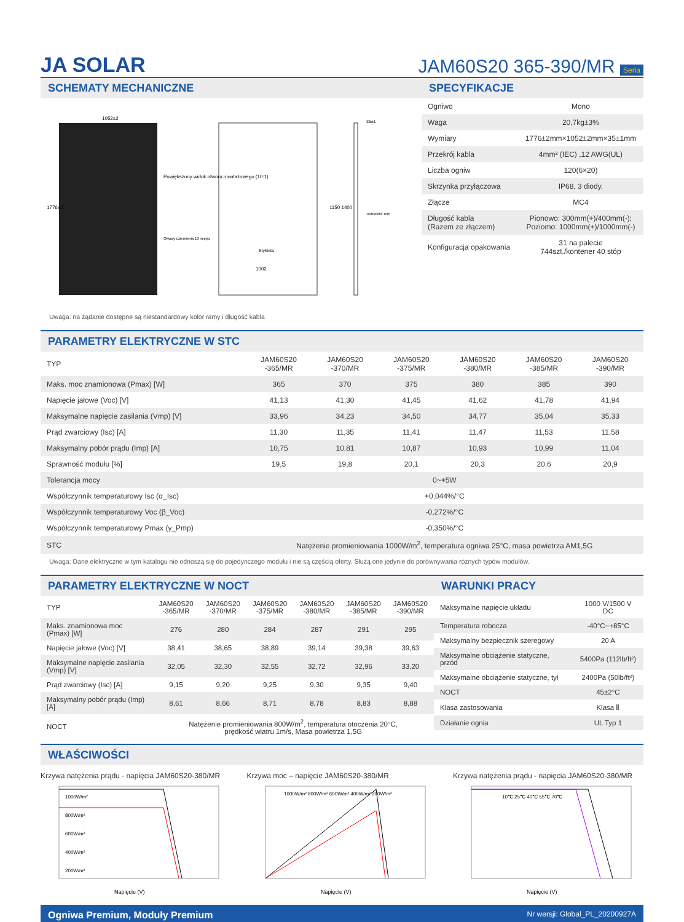JA SOLAR
JAM60S20 365-390/MR Seria
SCHEMATY MECHANICZNE
1052±2
1002
Etykieta
Powiększony widok otworu montażowego (10:1)
Otwory uziemienia 10 miejsc
Jednostki: mm
35±1
1776±2
1150 1400
Uwaga: na żądanie dostępne są niestandardowy kolor ramy i długość kabla
SPECYFIKACJE
| Ogniwo | Mono |
| Waga | 20,7kg±3% |
| Wymiary | 1776±2mm×1052±2mm×35±1mm |
| Przekrój kabla | 4mm² (IEC) ,12 AWG(UL) |
| Liczba ogniw | 120(6×20) |
| Skrzynka przyłączowa | IP68, 3 diody. |
| Złącze | MC4 |
| Długość kabla (Razem ze złączem) | Pionowo: 300mm(+)/400mm(-); Poziomo: 1000mm(+)/1000mm(-) |
| Konfiguracja opakowania | 31 na palecie 744szt./kontener 40 stóp |
PARAMETRY ELEKTRYCZNE W STC
| TYP | JAM60S20 -365/MR | JAM60S20 -370/MR | JAM60S20 -375/MR | JAM60S20 -380/MR | JAM60S20 -385/MR | JAM60S20 -390/MR |
| --- | --- | --- | --- | --- | --- | --- |
| Maks. moc znamionowa (Pmax) [W] | 365 | 370 | 375 | 380 | 385 | 390 |
| Napięcie jałowe (Voc) [V] | 41,13 | 41,30 | 41,45 | 41,62 | 41,78 | 41,94 |
| Maksymalne napięcie zasilania (Vmp) [V] | 33,96 | 34,23 | 34,50 | 34,77 | 35,04 | 35,33 |
| Prąd zwarciowy (Isc) [A] | 11,30 | 11,35 | 11,41 | 11,47 | 11,53 | 11,58 |
| Maksymalny pobór prądu (Imp) [A] | 10,75 | 10,81 | 10,87 | 10,93 | 10,99 | 11,04 |
| Sprawność modułu [%] | 19,5 | 19,8 | 20,1 | 20,3 | 20,6 | 20,9 |
| Tolerancja mocy | 0~+5W | | | | | |
| Współczynnik temperaturowy Isc (α_Isc) | +0,044%/°C | | | | | |
| Współczynnik temperaturowy Voc (β_Voc) | -0,272%/°C | | | | | |
| Współczynnik temperaturowy Pmax (γ_Pmp) | -0,350%/°C | | | | | |
| STC | Natężenie promieniowania 1000W/m<sup>2</sup>, temperatura ogniwa 25°C, masa powietrza AM1,5G | | | | | |
Uwaga: Dane elektryczne w tym katalogu nie odnoszą się do pojedynczego modułu i nie są częścią oferty. Służą one jedynie do porównywania różnych typów modułów.
PARAMETRY ELEKTRYCZNE W NOCT
| TYP | JAM60S20 -365/MR | JAM60S20 -370/MR | JAM60S20 -375/MR | JAM60S20 -380/MR | JAM60S20 -385/MR | JAM60S20 -390/MR |
| --- | --- | --- | --- | --- | --- | --- |
| Maks. znamionowa moc (Pmax) [W] | 276 | 280 | 284 | 287 | 291 | 295 |
| Napięcie jałowe (Voc) [V] | 38,41 | 38,65 | 38,89 | 39,14 | 39,38 | 39,63 |
| Maksymalne napięcie zasilania (Vmp) [V] | 32,05 | 32,30 | 32,55 | 32,72 | 32,96 | 33,20 |
| Prąd zwarciowy (Isc) [A] | 9,15 | 9,20 | 9,25 | 9,30 | 9,35 | 9,40 |
| Maksymalny pobór prądu (Imp) [A] | 8,61 | 8,66 | 8,71 | 8,78 | 8,83 | 8,88 |
| NOCT | Natężenie promieniowania 800W/m<sup>2</sup>, temperatura otoczenia 20°C, prędkość wiatru 1m/s, Masa powietrza 1,5G | | | | | |
WARUNKI PRACY
| Maksymalne napięcie układu | 1000 V/1500 V DC |
| Temperatura robocza | -40°C~+85°C |
| Maksymalny bezpiecznik szeregowy | 20 A |
| Maksymalne obciążenie statyczne, przód | 5400Pa (112lb/ft²) |
| Maksymalne obciążenie statyczne, tył | 2400Pa (50lb/ft²) |
| NOCT | 45±2°C |
| Klasa zastosowania | Klasa Ⅱ |
| Działanie ognia | UL Typ 1 |
WŁAŚCIWOŚCI
Krzywa natężenia prądu - napięcia JAM60S20-380/MR
1000W/m²
800W/m²
600W/m²
400W/m²
200W/m²
Napięcie (V)
Krzywa moc – napięcie JAM60S20-380/MR
1000W/m² 800W/m² 600W/m² 400W/m² 200W/m²
Napięcie (V)
Krzywa natężenia prądu - napięcia JAM60S20-380/MR
10℃ 25℃ 40℃ 55℃ 70℃
Napięcie (V)
Ogniwa Premium, Moduły Premium Nr wersji: Global_PL_20200927A